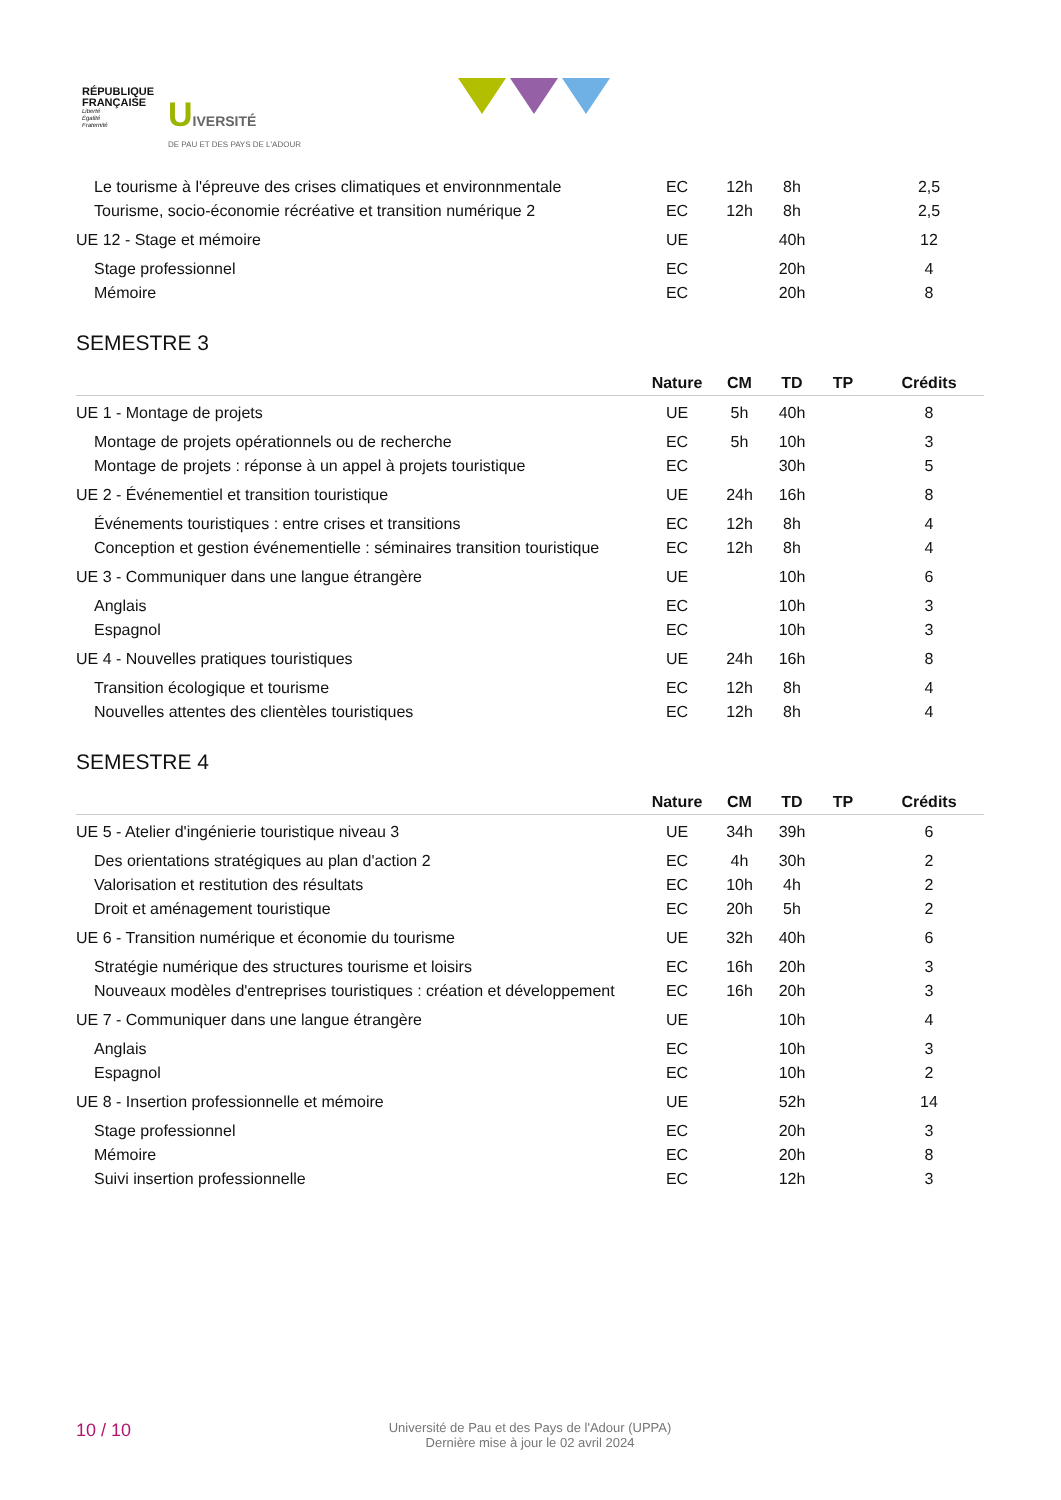RÉPUBLIQUE
FRANÇAISE
Liberté
Égalité
Fraternité
UIVERSITÉ
DE PAU ET DES PAYS DE L'ADOUR
| Le tourisme à l'épreuve des crises climatiques et environnmentale | EC | 12h | 8h | | 2,5 |
| Tourisme, socio-économie récréative et transition numérique 2 | EC | 12h | 8h | | 2,5 |
| UE 12 - Stage et mémoire | UE | | 40h | | 12 |
| Stage professionnel | EC | | 20h | | 4 |
| Mémoire | EC | | 20h | | 8 |
SEMESTRE 3
| | Nature | CM | TD | TP | Crédits |
| --- | --- | --- | --- | --- | --- |
| UE 1 - Montage de projets | UE | 5h | 40h | | 8 |
| Montage de projets opérationnels ou de recherche | EC | 5h | 10h | | 3 |
| Montage de projets : réponse à un appel à projets touristique | EC | | 30h | | 5 |
| UE 2 - Événementiel et transition touristique | UE | 24h | 16h | | 8 |
| Événements touristiques : entre crises et transitions | EC | 12h | 8h | | 4 |
| Conception et gestion événementielle : séminaires transition touristique | EC | 12h | 8h | | 4 |
| UE 3 - Communiquer dans une langue étrangère | UE | | 10h | | 6 |
| Anglais | EC | | 10h | | 3 |
| Espagnol | EC | | 10h | | 3 |
| UE 4 - Nouvelles pratiques touristiques | UE | 24h | 16h | | 8 |
| Transition écologique et tourisme | EC | 12h | 8h | | 4 |
| Nouvelles attentes des clientèles touristiques | EC | 12h | 8h | | 4 |
SEMESTRE 4
| | Nature | CM | TD | TP | Crédits |
| --- | --- | --- | --- | --- | --- |
| UE 5 - Atelier d'ingénierie touristique niveau 3 | UE | 34h | 39h | | 6 |
| Des orientations stratégiques au plan d'action 2 | EC | 4h | 30h | | 2 |
| Valorisation et restitution des résultats | EC | 10h | 4h | | 2 |
| Droit et aménagement touristique | EC | 20h | 5h | | 2 |
| UE 6 - Transition numérique et économie du tourisme | UE | 32h | 40h | | 6 |
| Stratégie numérique des structures tourisme et loisirs | EC | 16h | 20h | | 3 |
| Nouveaux modèles d'entreprises touristiques : création et développement | EC | 16h | 20h | | 3 |
| UE 7 - Communiquer dans une langue étrangère | UE | | 10h | | 4 |
| Anglais | EC | | 10h | | 3 |
| Espagnol | EC | | 10h | | 2 |
| UE 8 - Insertion professionnelle et mémoire | UE | | 52h | | 14 |
| Stage professionnel | EC | | 20h | | 3 |
| Mémoire | EC | | 20h | | 8 |
| Suivi insertion professionnelle | EC | | 12h | | 3 |
10 / 10
Université de Pau et des Pays de l'Adour (UPPA)
Dernière mise à jour le 02 avril 2024